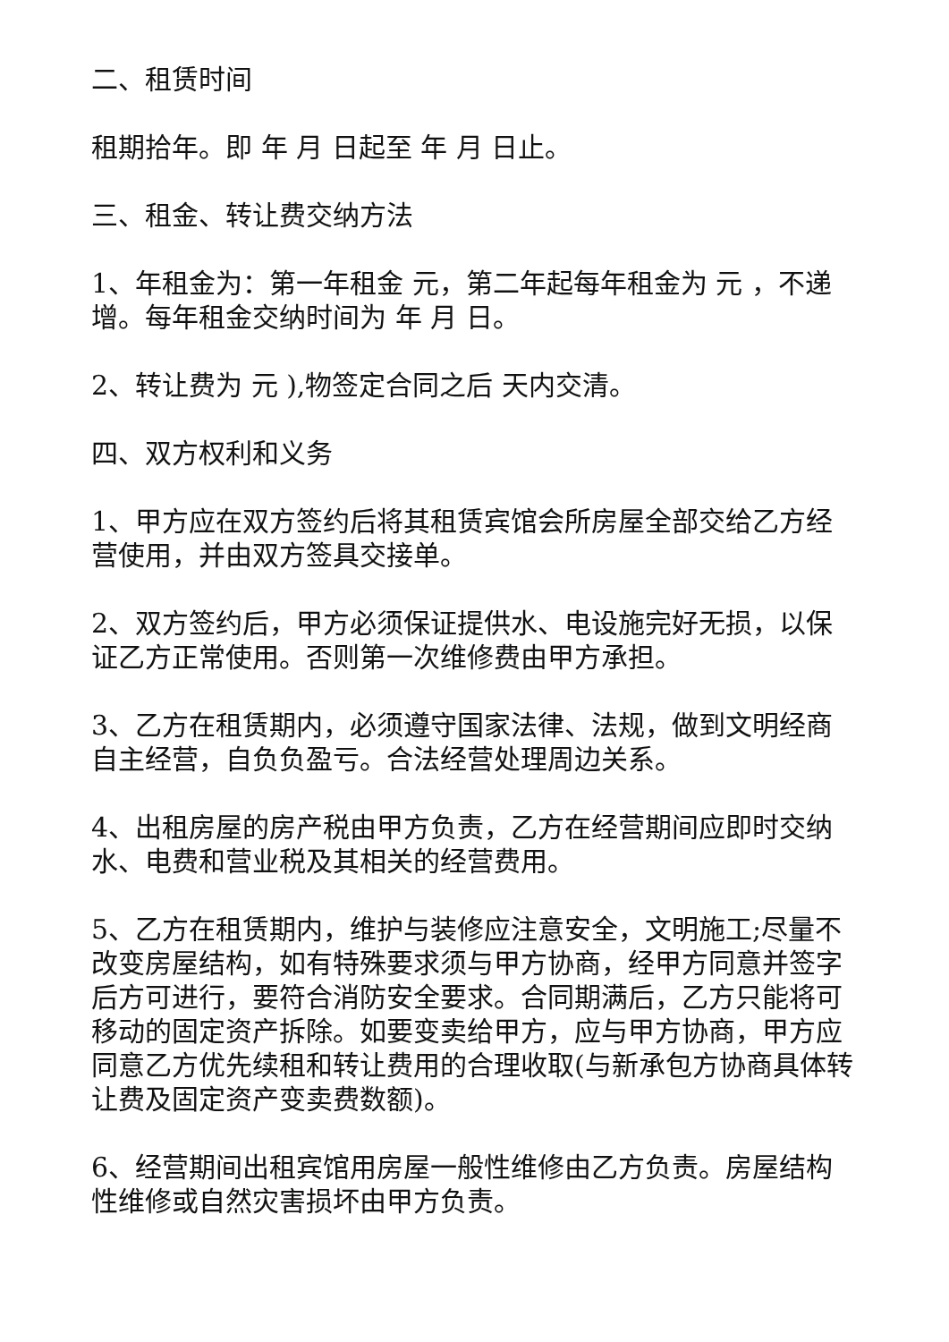二、租赁时间
租期拾年。即 年 月 日起至 年 月 日止。
三、租金、转让费交纳方法
1、年租金为：第一年租金 元，第二年起每年租金为 元 ，不递增。每年租金交纳时间为 年 月 日。
2、转让费为 元 ),物签定合同之后 天内交清。
四、双方权利和义务
1、甲方应在双方签约后将其租赁宾馆会所房屋全部交给乙方经营使用，并由双方签具交接单。
2、双方签约后，甲方必须保证提供水、电设施完好无损，以保证乙方正常使用。否则第一次维修费由甲方承担。
3、乙方在租赁期内，必须遵守国家法律、法规，做到文明经商自主经营，自负负盈亏。合法经营处理周边关系。
4、出租房屋的房产税由甲方负责，乙方在经营期间应即时交纳水、电费和营业税及其相关的经营费用。
5、乙方在租赁期内，维护与装修应注意安全，文明施工;尽量不改变房屋结构，如有特殊要求须与甲方协商，经甲方同意并签字后方可进行，要符合消防安全要求。合同期满后，乙方只能将可移动的固定资产拆除。如要变卖给甲方，应与甲方协商，甲方应同意乙方优先续租和转让费用的合理收取(与新承包方协商具体转让费及固定资产变卖费数额)。
6、经营期间出租宾馆用房屋一般性维修由乙方负责。房屋结构性维修或自然灾害损坏由甲方负责。